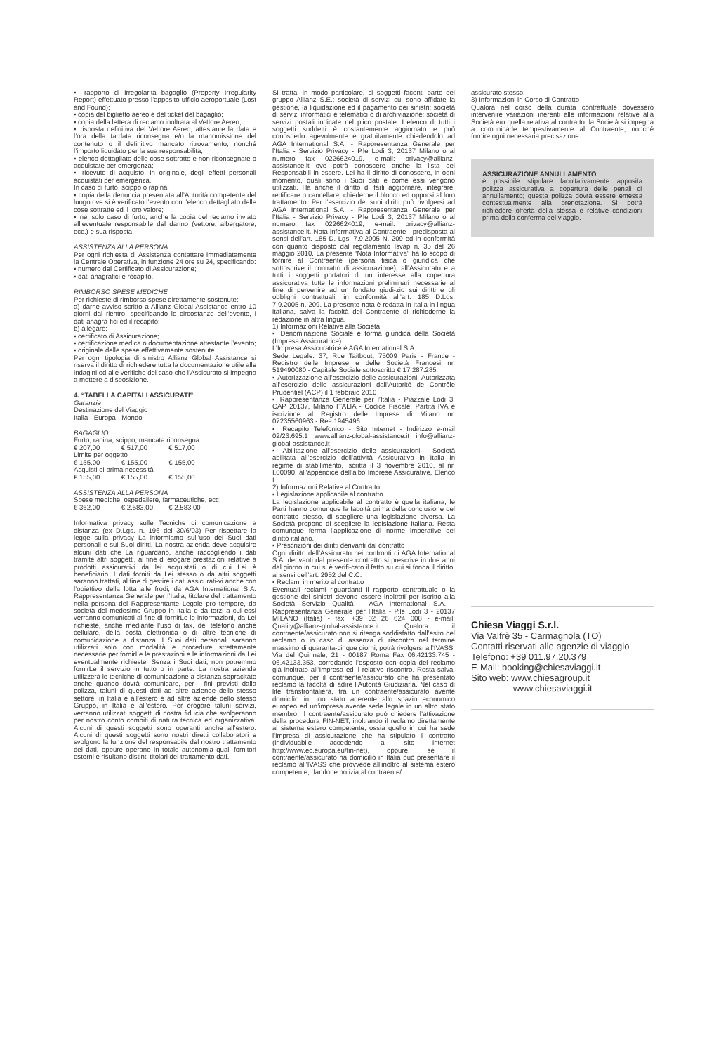▪ rapporto di irregolarità bagaglio (Property Irregularity Report) effettuato presso l’apposito ufficio aeroportuale (Lost and Found);
▪ copia del biglietto aereo e del ticket del bagaglio;
▪ copia della lettera di reclamo inoltrata al Vettore Aereo;
▪ risposta definitiva del Vettore Aereo, attestante la data e l’ora della tardata riconsegna e/o la manomissione del contenuto o il definitivo mancato ritrovamento, nonché l’importo liquidato per la sua responsabilità;
▪ elenco dettagliato delle cose sottratte e non riconsegnate o acquistate per emergenza;
▪ ricevute di acquisto, in originale, degli effetti personali acquistati per emergenza.
In caso di furto, scippo o rapina:
▪ copia della denuncia presentata all’Autorità competente del luogo ove si è verificato l’evento con l’elenco dettagliato delle cose sottratte ed il loro valore;
▪ nel solo caso di furto, anche la copia del reclamo inviato all’eventuale responsabile del danno (vettore, albergatore, ecc.) e sua risposta.
ASSISTENZA ALLA PERSONA
Per ogni richiesta di Assistenza contattare immediatamente la Centrale Operativa, in funzione 24 ore su 24, specificando:
▪ numero del Certificato di Assicurazione;
▪ dati anagrafici e recapito.
RIMBORSO SPESE MEDICHE
Per richieste di rimborso spese direttamente sostenute:
a) darne avviso scritto a Allianz Global Assistance entro 10 giorni dal rientro, specificando le circostanze dell’evento, i dati anagra-fici ed il recapito;
b) allegare:
▪ certificato di Assicurazione;
▪ certificazione medica o documentazione attestante l’evento;
▪ originale delle spese effettivamente sostenute.
Per ogni tipologia di sinistro Allianz Global Assistance si riserva il diritto di richiedere tutta la documentazione utile alle indagini ed alle verifiche del caso che l’Assicurato si impegna a mettere a disposizione.
4. “TABELLA CAPITALI ASSICURATI”
Garanzie
Destinazione del Viaggio
Italia - Europa - Mondo
BAGAGLIO
Furto, rapina, scippo, mancata riconsegna
€ 207,00 € 517,00 € 517,00
Limite per oggetto
€ 155,00 € 155,00 € 155,00
Acquisti di prima necessità
€ 155,00 € 155,00 € 155,00
ASSISTENZA ALLA PERSONA
Spese mediche, ospedaliere, farmaceutiche, ecc.
€ 362,00 € 2.583,00 € 2.583,00
Informativa privacy sulle Tecniche di comunicazione a distanza (ex D.Lgs. n. 196 del 30/6/03) Per rispettare la legge sulla privacy La informiamo sull’uso dei Suoi dati personali e sui Suoi diritti. La nostra azienda deve acquisire alcuni dati che La riguardano, anche raccogliendo i dati tramite altri soggetti, al fine di erogare prestazioni relative a prodotti assicurativi da lei acquistati o di cui Lei è beneficiario. I dati forniti da Lei stesso o da altri soggetti saranno trattati, al fine di gestire i dati assicurati-vi anche con l’obiettivo della lotta alle frodi, da AGA International S.A. Rappresentanza Generale per l’Italia, titolare del trattamento nella persona del Rappresentante Legale pro tempore, da società del medesimo Gruppo in Italia e da terzi a cui essi verranno comunicati al fine di fornirLe le informazioni, da Lei richieste, anche mediante l’uso di fax, del telefono anche cellulare, della posta elettronica o di altre tecniche di comunicazione a distanza. I Suoi dati personali saranno utilizzati solo con modalità e procedure strettamente necessarie per fornirLe le prestazioni e le informazioni da Lei eventualmente richieste. Senza i Suoi dati, non potremmo fornirLe il servizio in tutto o in parte. La nostra azienda utilizzerà le tecniche di comunicazione a distanza sopracitate anche quando dovrà comunicare, per i fini previsti dalla polizza, taluni di questi dati ad altre aziende dello stesso settore, in Italia e all’estero e ad altre aziende dello stesso Gruppo, in Italia e all’estero. Per erogare taluni servizi, verranno utilizzati soggetti di nostra fiducia che svolgeranno per nostro conto compiti di natura tecnica ed organizzativa. Alcuni di questi soggetti sono operanti anche all’estero. Alcuni di questi soggetti sono nostri diretti collaboratori e svolgono la funzione del responsabile del nostro trattamento dei dati, oppure operano in totale autonomia quali fornitori esterni e risultano distinti titolari del trattamento dati.
Si tratta, in modo particolare, di soggetti facenti parte del gruppo Allianz S.E.: società di servizi cui sono affidate la gestione, la liquidazione ed il pagamento dei sinistri; società di servizi informatici e telematici o di archiviazione; società di servizi postali indicate nel plico postale. L’elenco di tutti i soggetti suddetti è costantemente aggiornato e può conoscerlo agevolmente e gratuitamente chiedendolo ad AGA International S.A. - Rappresentanza Generale per l’Italia - Servizio Privacy - P.le Lodi 3, 20137 Milano o al numero fax 0226624019, e-mail: privacy@allianz-assistance.it ove potrà conoscere anche la lista dei Responsabili in essere. Lei ha il diritto di conoscere, in ogni momento, quali sono i Suoi dati e come essi vengono utilizzati. Ha anche il diritto di farli aggiornare, integrare, rettificare o cancellare, chiederne il blocco ed opporsi al loro trattamento. Per l’esercizio dei suoi diritti può rivolgersi ad AGA International S.A. - Rappresentanza Generale per l’Italia - Servizio Privacy - P.le Lodi 3, 20137 Milano o al numero fax 0226624019, e-mail: privacy@allianz-assistance.it. Nota informativa al Contraente - predisposta ai sensi dell’art. 185 D. Lgs. 7.9.2005 N. 209 ed in conformità con quanto disposto dal regolamento Isvap n. 35 del 26 maggio 2010. La presente “Nota Informativa” ha lo scopo di fornire al Contraente (persona fisica o giuridica che sottoscrive il contratto di assicurazione), all’Assicurato e a tutti i soggetti portatori di un interesse alla copertura assicurativa tutte le informazioni preliminari necessarie al fine di pervenire ad un fondato giudi-zio sui diritti e gli obblighi contrattuali, in conformità all’art. 185 D.Lgs. 7.9.2005 n. 209. La presente nota è redatta in Italia in lingua italiana, salva la facoltà del Contraente di richiederne la redazione in altra lingua.
1) Informazioni Relative alla Società
▪ Denominazione Sociale e forma giuridica della Società (Impresa Assicuratrice)
L’Impresa Assicuratrice è AGA International S.A.
Sede Legale: 37, Rue Taitbout, 75009 Paris - France - Registro delle Imprese e delle Società Francesi nr. 519490080 - Capitale Sociale sottoscritto € 17.287.285
▪ Autorizzazione all’esercizio delle assicurazioni. Autorizzata all’esercizio delle assicurazioni dall’Autorité de Contrôle Prudentiel (ACP) il 1 febbraio 2010
▪ Rappresentanza Generale per l’Italia - Piazzale Lodi 3, CAP 20137, Milano ITALIA - Codice Fiscale, Partita IVA e iscrizione al Registro delle Imprese di Milano nr. 07235560963 - Rea 1945496
▪ Recapito Telefonico - Sito Internet - Indirizzo e-mail 02/23.695.1 www.allianz-global-assistance.it info@allianz-global-assistance.it
▪ Abilitazione all’esercizio delle assicurazioni - Società abilitata all’esercizio dell’attività Assicurativa in Italia in regime di stabilimento, iscritta il 3 novembre 2010, al nr. I.00090, all’appendice dell’albo Imprese Assicurative, Elenco I
2) Informazioni Relative al Contratto
▪ Legislazione applicabile al contratto
La legislazione applicabile al contratto è quella italiana; le Parti hanno comunque la facoltà prima della conclusione del contratto stesso, di scegliere una legislazione diversa. La Società propone di scegliere la legislazione italiana. Resta comunque ferma l’applicazione di norme imperative del diritto italiano.
▪ Prescrizioni dei diritti derivanti dal contratto
Ogni diritto dell’Assicurato nei confronti di AGA International S.A. derivanti dal presente contratto si prescrive in due anni dal giorno in cui si è verifi-cato il fatto su cui si fonda il diritto, ai sensi dell’art. 2952 del C.C.
▪ Reclami in merito al contratto
Eventuali reclami riguardanti il rapporto contrattuale o la gestione dei sinistri devono essere inoltrati per iscritto alla Società Servizio Qualità - AGA International S.A. - Rappresentanza Generale per l’Italia - P.le Lodi 3 - 20137 MILANO (Italia) - fax: +39 02 26 624 008 - e-mail: Quality@allianz-global-assistance.it. Qualora il contraente/assicurato non si ritenga soddisfatto dall’esito del reclamo o in caso di assenza di riscontro nel termine massimo di quaranta-cinque giorni, potrà rivolgersi all’IVASS, Via del Quirinale, 21 - 00187 Roma Fax 06.42133.745 - 06.42133.353, corredando l’esposto con copia del reclamo già inoltrato all’Impresa ed il relativo riscontro. Resta salva, comunque, per il contraente/assicurato che ha presentato reclamo la facoltà di adire l’Autorità Giudiziaria. Nel caso di lite transfrontaliera, tra un contraente/assicurato avente domicilio in uno stato aderente allo spazio economico europeo ed un’impresa avente sede legale in un altro stato membro, il contraente/assicurato può chiedere l’attivazione della procedura FIN-NET, inoltrando il reclamo direttamente al sistema estero competente, ossia quello in cui ha sede l’impresa di assicurazione che ha stipulato il contratto (individuabile accedendo al sito internet http://www.ec.europa.eu/fin-net), oppure, se il contraente/assicurato ha domicilio in Italia può presentare il reclamo all’IVASS che provvede all’inoltro al sistema estero competente, dandone notizia al contraente/
assicurato stesso.
3) Informazioni in Corso di Contratto
Qualora nel corso della durata contrattuale dovessero intervenire variazioni inerenti alle informazioni relative alla Società e/o quella relativa al contratto, la Società si impegna a comunicarle tempestivamente al Contraente, nonché fornire ogni necessaria precisazione.
ASSICURAZIONE ANNULLAMENTO
è possibile stipulare facoltativamente apposita polizza assicurativa a copertura delle penali di annullamento; questa polizza dovrà essere emessa contestualmente alla prenotazione. Si potrà richiedere offerta della stessa e relative condizioni prima della conferma del viaggio.
Chiesa Viaggi S.r.l.
Via Valfrè 35 - Carmagnola (TO)
Contatti riservati alle agenzie di viaggio
Telefono: +39 011.97.20.379
E-Mail: booking@chiesaviaggi.it
Sito web: www.chiesagroup.it
www.chiesaviaggi.it